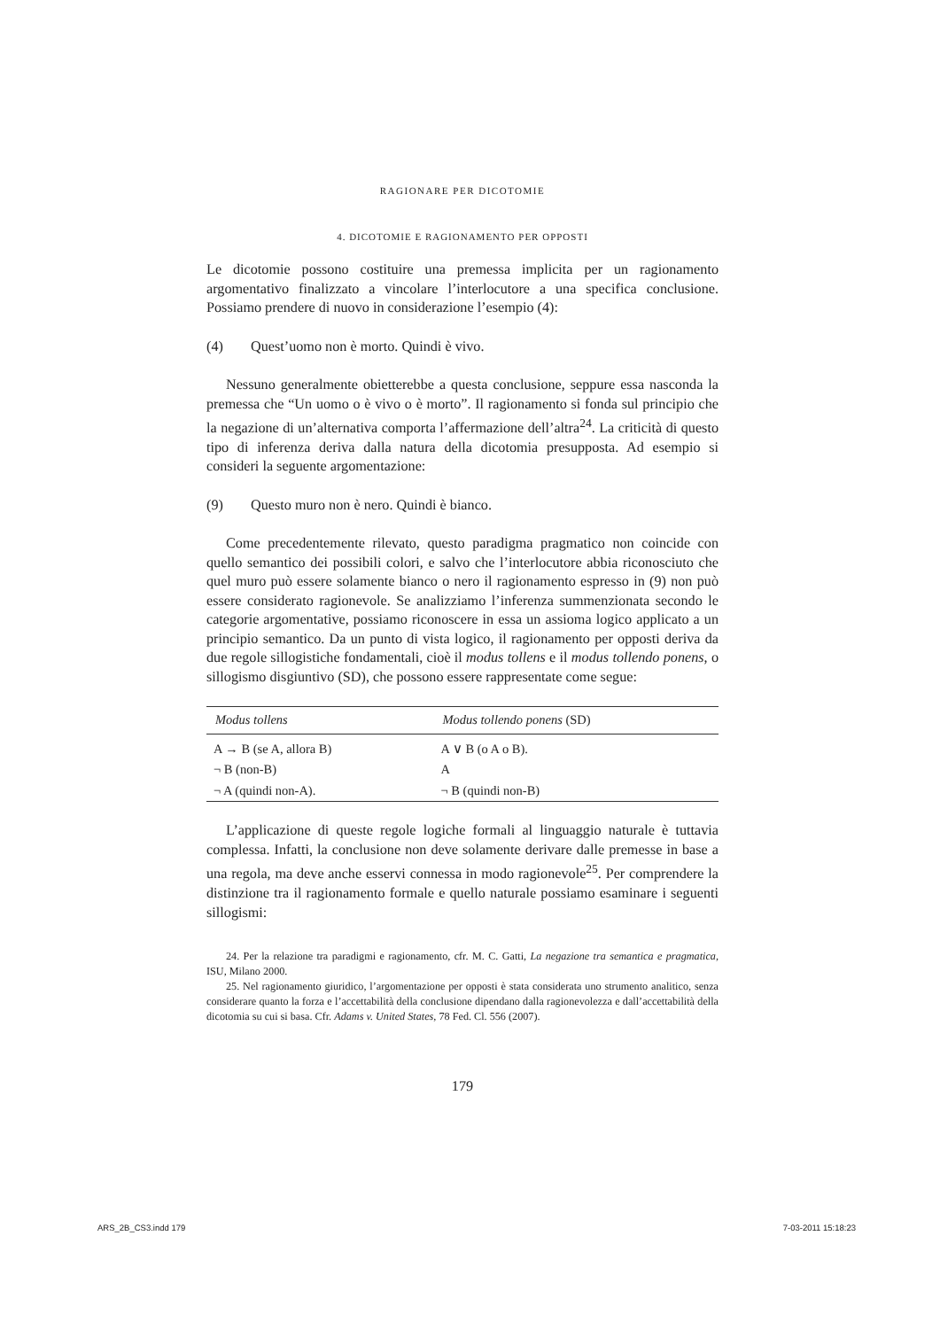RAGIONARE PER DICOTOMIE
4. DICOTOMIE E RAGIONAMENTO PER OPPOSTI
Le dicotomie possono costituire una premessa implicita per un ragionamento argomentativo finalizzato a vincolare l’interlocutore a una specifica conclusione. Possiamo prendere di nuovo in considerazione l’esempio (4):
(4) Quest’uomo non è morto. Quindi è vivo.
Nessuno generalmente obietterebbe a questa conclusione, seppure essa nasconda la premessa che “Un uomo o è vivo o è morto”. Il ragionamento si fonda sul principio che la negazione di un’alternativa comporta l’affermazione dell’altra<sup>24</sup>. La criticità di questo tipo di inferenza deriva dalla natura della dicotomia presupposta. Ad esempio si consideri la seguente argomentazione:
(9) Questo muro non è nero. Quindi è bianco.
Come precedentemente rilevato, questo paradigma pragmatico non coincide con quello semantico dei possibili colori, e salvo che l’interlocutore abbia riconosciuto che quel muro può essere solamente bianco o nero il ragionamento espresso in (9) non può essere considerato ragionevole. Se analizziamo l’inferenza summenzionata secondo le categorie argomentative, possiamo riconoscere in essa un assioma logico applicato a un principio semantico. Da un punto di vista logico, il ragionamento per opposti deriva da due regole sillogistiche fondamentali, cioè il modus tollens e il modus tollendo ponens, o sillogismo disgiuntivo (SD), che possono essere rappresentate come segue:
| Modus tollens | Modus tollendo ponens (SD) |
| --- | --- |
| A → B (se A, allora B) | A ∨ B (o A o B). |
| ¬ B (non-B) | A |
| ¬ A (quindi non-A). | ¬ B (quindi non-B) |
L’applicazione di queste regole logiche formali al linguaggio naturale è tuttavia complessa. Infatti, la conclusione non deve solamente derivare dalle premesse in base a una regola, ma deve anche esservi connessa in modo ragionevole<sup>25</sup>. Per comprendere la distinzione tra il ragionamento formale e quello naturale possiamo esaminare i seguenti sillogismi:
24. Per la relazione tra paradigmi e ragionamento, cfr. M. C. Gatti, La negazione tra semantica e pragmatica, ISU, Milano 2000.
25. Nel ragionamento giuridico, l’argomentazione per opposti è stata considerata uno strumento analitico, senza considerare quanto la forza e l’accettabilità della conclusione dipendano dalla ragionevolezza e dall’accettabilità della dicotomia su cui si basa. Cfr. Adams v. United States, 78 Fed. Cl. 556 (2007).
179
ARS_2B_CS3.indd 179 7-03-2011 15:18:23